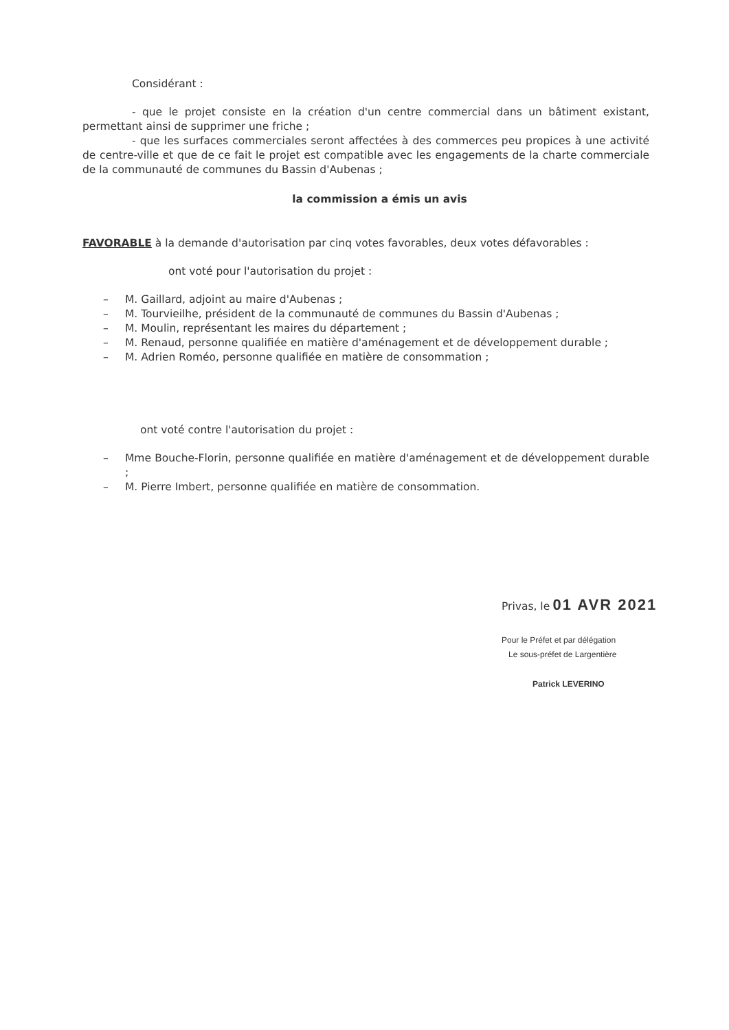Considérant :
- que le projet consiste en la création d'un centre commercial dans un bâtiment existant, permettant ainsi de supprimer une friche ;
- que les surfaces commerciales seront affectées à des commerces peu propices à une activité de centre-ville et que de ce fait le projet est compatible avec les engagements de la charte commerciale de la communauté de communes du Bassin d'Aubenas ;
la commission a émis un avis
FAVORABLE à la demande d'autorisation par cinq votes favorables, deux votes défavorables :
ont voté pour l'autorisation du projet :
– M. Gaillard, adjoint au maire d'Aubenas ;
– M. Tourvieilhe, président de la communauté de communes du Bassin d'Aubenas ;
– M. Moulin, représentant les maires du département ;
– M. Renaud, personne qualifiée en matière d'aménagement et de développement durable ;
– M. Adrien Roméo, personne qualifiée en matière de consommation ;
ont voté contre l'autorisation du projet :
– Mme Bouche-Florin, personne qualifiée en matière d'aménagement et de développement durable ;
– M. Pierre Imbert, personne qualifiée en matière de consommation.
Privas, le 01 AVR 2021
Pour le Préfet et par délégation
Le sous-préfet de Largentière
Patrick LEVERINO